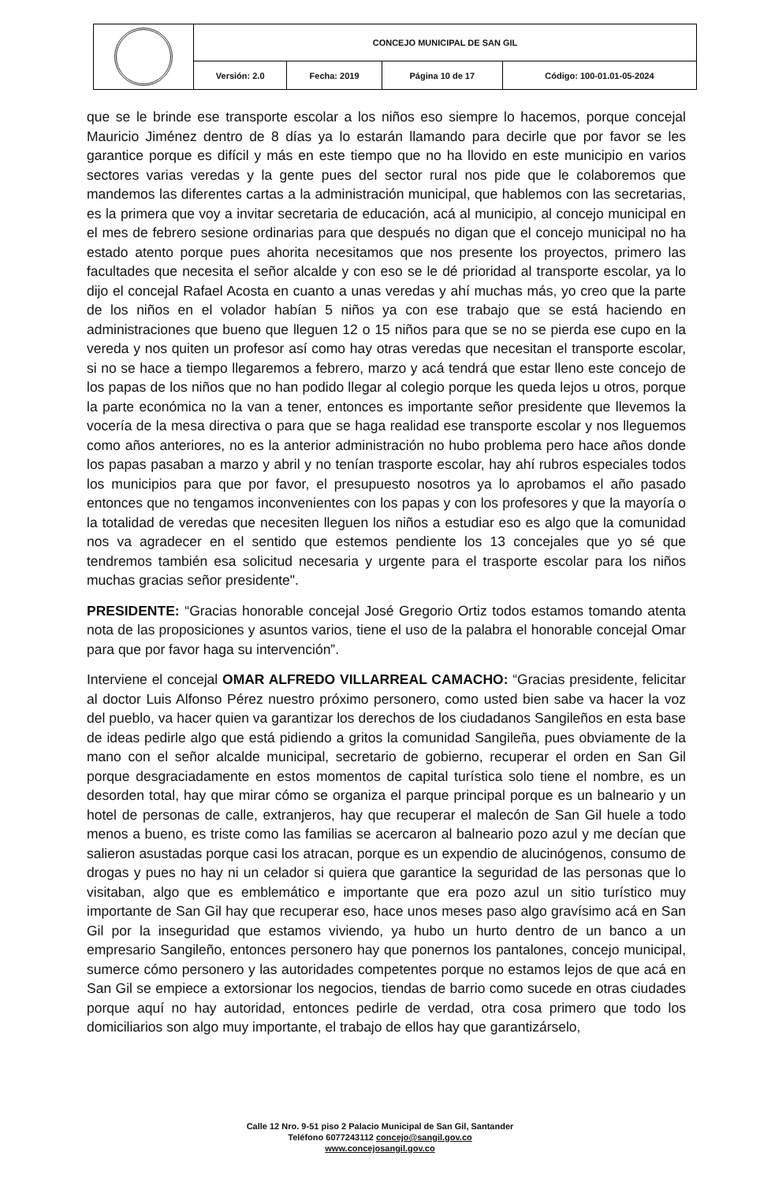| | CONCEJO MUNICIPAL DE SAN GIL | | | |
| | Versión: 2.0 | Fecha: 2019 | Página 10 de 17 | Código: 100-01.01-05-2024 |
que se le brinde ese transporte escolar a los niños eso siempre lo hacemos, porque concejal Mauricio Jiménez dentro de 8 días ya lo estarán llamando para decirle que por favor se les garantice porque es difícil y más en este tiempo que no ha llovido en este municipio en varios sectores varias veredas y la gente pues del sector rural nos pide que le colaboremos que mandemos las diferentes cartas a la administración municipal, que hablemos con las secretarias, es la primera que voy a invitar secretaria de educación, acá al municipio, al concejo municipal en el mes de febrero sesione ordinarias para que después no digan que el concejo municipal no ha estado atento porque pues ahorita necesitamos que nos presente los proyectos, primero las facultades que necesita el señor alcalde y con eso se le dé prioridad al transporte escolar, ya lo dijo el concejal Rafael Acosta en cuanto a unas veredas y ahí muchas más, yo creo que la parte de los niños en el volador habían 5 niños ya con ese trabajo que se está haciendo en administraciones que bueno que lleguen 12 o 15 niños para que se no se pierda ese cupo en la vereda y nos quiten un profesor así como hay otras veredas que necesitan el transporte escolar, si no se hace a tiempo llegaremos a febrero, marzo y acá tendrá que estar lleno este concejo de los papas de los niños que no han podido llegar al colegio porque les queda lejos u otros, porque la parte económica no la van a tener, entonces es importante señor presidente que llevemos la vocería de la mesa directiva o para que se haga realidad ese transporte escolar y nos lleguemos como años anteriores, no es la anterior administración no hubo problema pero hace años donde los papas pasaban a marzo y abril y no tenían trasporte escolar, hay ahí rubros especiales todos los municipios para que por favor, el presupuesto nosotros ya lo aprobamos el año pasado entonces que no tengamos inconvenientes con los papas y con los profesores y que la mayoría o la totalidad de veredas que necesiten lleguen los niños a estudiar eso es algo que la comunidad nos va agradecer en el sentido que estemos pendiente los 13 concejales que yo sé que tendremos también esa solicitud necesaria y urgente para el trasporte escolar para los niños muchas gracias señor presidente".
PRESIDENTE: “Gracias honorable concejal José Gregorio Ortiz todos estamos tomando atenta nota de las proposiciones y asuntos varios, tiene el uso de la palabra el honorable concejal Omar para que por favor haga su intervención”.
Interviene el concejal OMAR ALFREDO VILLARREAL CAMACHO: “Gracias presidente, felicitar al doctor Luis Alfonso Pérez nuestro próximo personero, como usted bien sabe va hacer la voz del pueblo, va hacer quien va garantizar los derechos de los ciudadanos Sangileños en esta base de ideas pedirle algo que está pidiendo a gritos la comunidad Sangileña, pues obviamente de la mano con el señor alcalde municipal, secretario de gobierno, recuperar el orden en San Gil porque desgraciadamente en estos momentos de capital turística solo tiene el nombre, es un desorden total, hay que mirar cómo se organiza el parque principal porque es un balneario y un hotel de personas de calle, extranjeros, hay que recuperar el malecón de San Gil huele a todo menos a bueno, es triste como las familias se acercaron al balneario pozo azul y me decían que salieron asustadas porque casi los atracan, porque es un expendio de alucinógenos, consumo de drogas y pues no hay ni un celador si quiera que garantice la seguridad de las personas que lo visitaban, algo que es emblemático e importante que era pozo azul un sitio turístico muy importante de San Gil hay que recuperar eso, hace unos meses paso algo gravísimo acá en San Gil por la inseguridad que estamos viviendo, ya hubo un hurto dentro de un banco a un empresario Sangileño, entonces personero hay que ponernos los pantalones, concejo municipal, sumerce cómo personero y las autoridades competentes porque no estamos lejos de que acá en San Gil se empiece a extorsionar los negocios, tiendas de barrio como sucede en otras ciudades porque aquí no hay autoridad, entonces pedirle de verdad, otra cosa primero que todo los domiciliarios son algo muy importante, el trabajo de ellos hay que garantizárselo,
Calle 12 Nro. 9-51 piso 2 Palacio Municipal de San Gil, Santander
Teléfono 6077243112 concejo@sangil.gov.co
www.concejosangil.gov.co